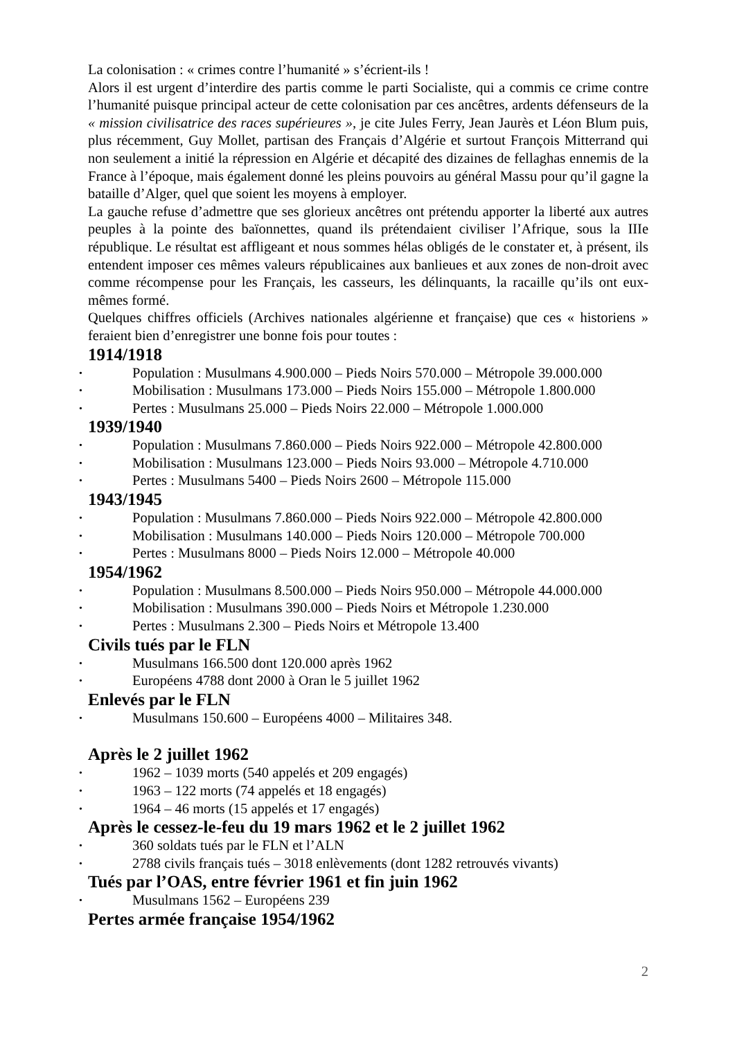La colonisation : « crimes contre l’humanité » s’écrient-ils !
Alors il est urgent d’interdire des partis comme le parti Socialiste, qui a commis ce crime contre l’humanité puisque principal acteur de cette colonisation par ces ancêtres, ardents défenseurs de la « mission civilisatrice des races supérieures », je cite Jules Ferry, Jean Jaurès et Léon Blum puis, plus récemment, Guy Mollet, partisan des Français d’Algérie et surtout François Mitterrand qui non seulement a initié la répression en Algérie et décapité des dizaines de fellaghas ennemis de la France à l’époque, mais également donné les pleins pouvoirs au général Massu pour qu’il gagne la bataille d’Alger, quel que soient les moyens à employer.
La gauche refuse d’admettre que ses glorieux ancêtres ont prétendu apporter la liberté aux autres peuples à la pointe des baïonnettes, quand ils prétendaient civiliser l’Afrique, sous la IIIe république. Le résultat est affligeant et nous sommes hélas obligés de le constater et, à présent, ils entendent imposer ces mêmes valeurs républicaines aux banlieues et aux zones de non-droit avec comme récompense pour les Français, les casseurs, les délinquants, la racaille qu’ils ont eux-mêmes formé.
Quelques chiffres officiels (Archives nationales algérienne et française) que ces « historiens » feraient bien d’enregistrer une bonne fois pour toutes :
1914/1918
• Population : Musulmans 4.900.000 – Pieds Noirs 570.000 – Métropole 39.000.000
• Mobilisation : Musulmans 173.000 – Pieds Noirs 155.000 – Métropole 1.800.000
• Pertes : Musulmans 25.000 – Pieds Noirs 22.000 – Métropole 1.000.000
1939/1940
• Population : Musulmans 7.860.000 – Pieds Noirs 922.000 – Métropole 42.800.000
• Mobilisation : Musulmans 123.000 – Pieds Noirs 93.000 – Métropole 4.710.000
• Pertes : Musulmans 5400 – Pieds Noirs 2600 – Métropole 115.000
1943/1945
• Population : Musulmans 7.860.000 – Pieds Noirs 922.000 – Métropole 42.800.000
• Mobilisation : Musulmans 140.000 – Pieds Noirs 120.000 – Métropole 700.000
• Pertes : Musulmans 8000 – Pieds Noirs 12.000 – Métropole 40.000
1954/1962
• Population : Musulmans 8.500.000 – Pieds Noirs 950.000 – Métropole 44.000.000
• Mobilisation : Musulmans 390.000 – Pieds Noirs et Métropole 1.230.000
• Pertes : Musulmans 2.300 – Pieds Noirs et Métropole 13.400
Civils tués par le FLN
• Musulmans 166.500 dont 120.000 après 1962
• Européens 4788 dont 2000 à Oran le 5 juillet 1962
Enlevés par le FLN
• Musulmans 150.600 – Européens 4000 – Militaires 348.
Après le 2 juillet 1962
• 1962 – 1039 morts (540 appelés et 209 engagés)
• 1963 – 122 morts (74 appelés et 18 engagés)
• 1964 – 46 morts (15 appelés et 17 engagés)
Après le cessez-le-feu du 19 mars 1962 et le 2 juillet 1962
• 360 soldats tués par le FLN et l’ALN
• 2788 civils français tués – 3018 enlèvements (dont 1282 retrouvés vivants)
Tués par l’OAS, entre février 1961 et fin juin 1962
• Musulmans 1562 – Européens 239
Pertes armée française 1954/1962
2